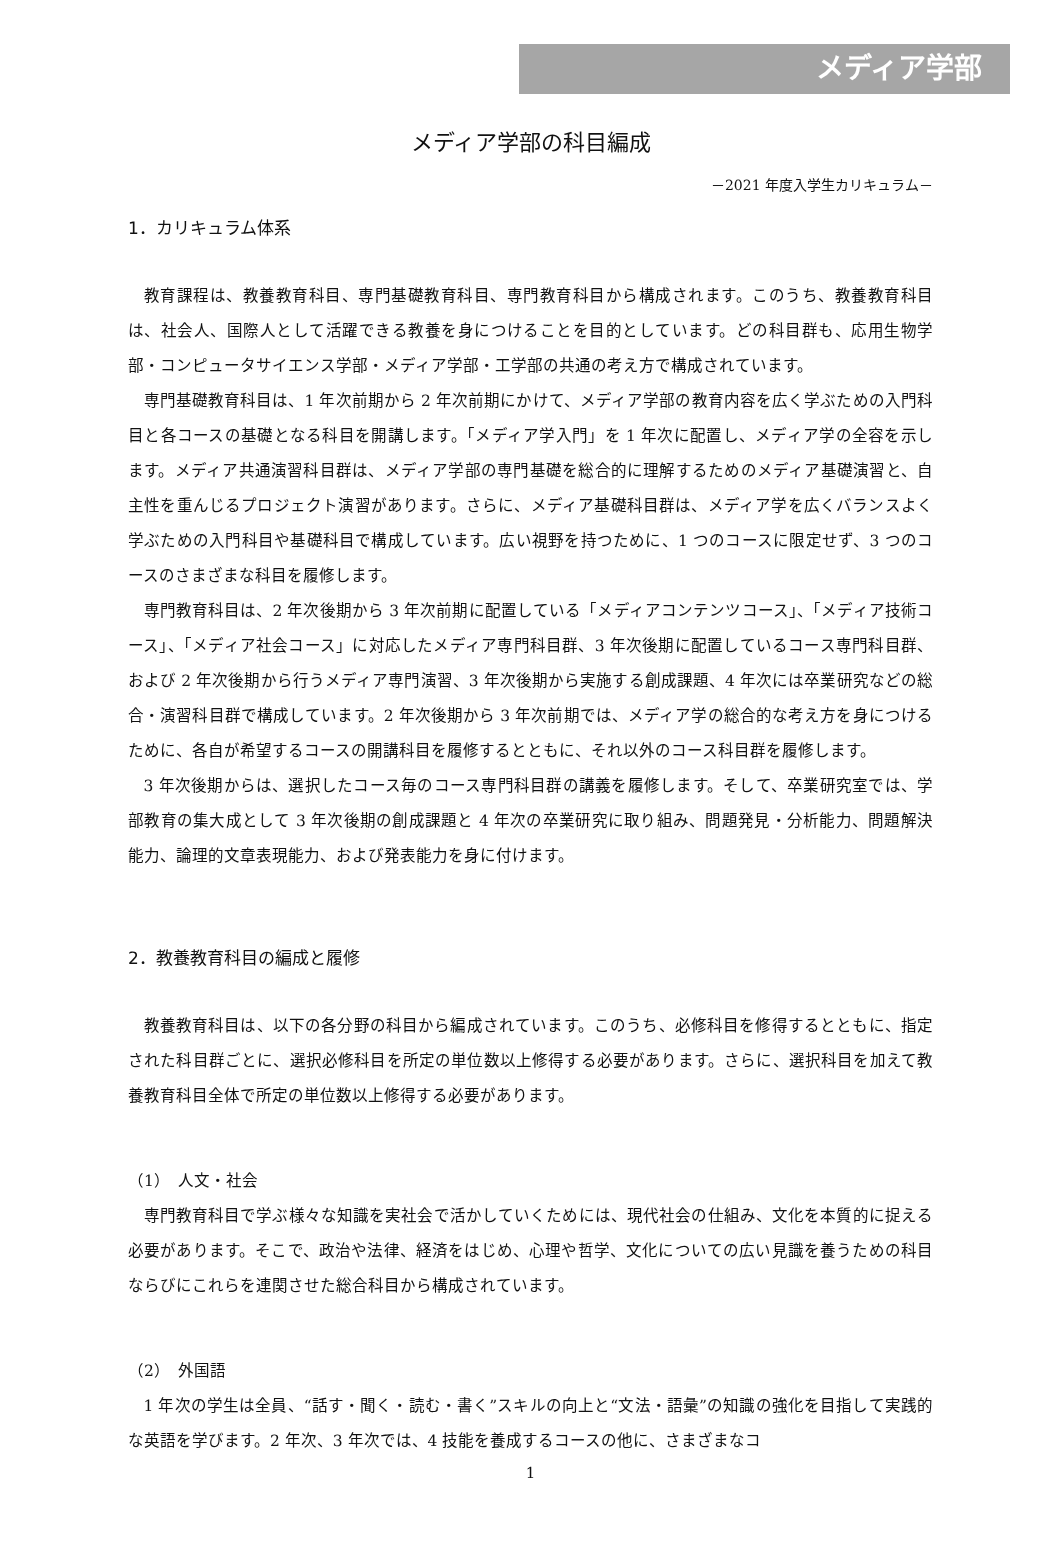メディア学部
メディア学部の科目編成
－2021 年度入学生カリキュラム－
1．カリキュラム体系
教育課程は、教養教育科目、専門基礎教育科目、専門教育科目から構成されます。このうち、教養教育科目は、社会人、国際人として活躍できる教養を身につけることを目的としています。どの科目群も、応用生物学部・コンピュータサイエンス学部・メディア学部・工学部の共通の考え方で構成されています。
専門基礎教育科目は、1 年次前期から 2 年次前期にかけて、メディア学部の教育内容を広く学ぶための入門科目と各コースの基礎となる科目を開講します。「メディア学入門」を 1 年次に配置し、メディア学の全容を示します。メディア共通演習科目群は、メディア学部の専門基礎を総合的に理解するためのメディア基礎演習と、自主性を重んじるプロジェクト演習があります。さらに、メディア基礎科目群は、メディア学を広くバランスよく学ぶための入門科目や基礎科目で構成しています。広い視野を持つために、1 つのコースに限定せず、3 つのコースのさまざまな科目を履修します。
専門教育科目は、2 年次後期から 3 年次前期に配置している「メディアコンテンツコース」、「メディア技術コース」、「メディア社会コース」に対応したメディア専門科目群、3 年次後期に配置しているコース専門科目群、および 2 年次後期から行うメディア専門演習、3 年次後期から実施する創成課題、4 年次には卒業研究などの総合・演習科目群で構成しています。2 年次後期から 3 年次前期では、メディア学の総合的な考え方を身につけるために、各自が希望するコースの開講科目を履修するとともに、それ以外のコース科目群を履修します。
3 年次後期からは、選択したコース毎のコース専門科目群の講義を履修します。そして、卒業研究室では、学部教育の集大成として 3 年次後期の創成課題と 4 年次の卒業研究に取り組み、問題発見・分析能力、問題解決能力、論理的文章表現能力、および発表能力を身に付けます。
2．教養教育科目の編成と履修
教養教育科目は、以下の各分野の科目から編成されています。このうち、必修科目を修得するとともに、指定された科目群ごとに、選択必修科目を所定の単位数以上修得する必要があります。さらに、選択科目を加えて教養教育科目全体で所定の単位数以上修得する必要があります。
（1）　人文・社会
専門教育科目で学ぶ様々な知識を実社会で活かしていくためには、現代社会の仕組み、文化を本質的に捉える必要があります。そこで、政治や法律、経済をはじめ、心理や哲学、文化についての広い見識を養うための科目ならびにこれらを連関させた総合科目から構成されています。
（2）　外国語
1 年次の学生は全員、“話す・聞く・読む・書く”スキルの向上と“文法・語彙”の知識の強化を目指して実践的な英語を学びます。2 年次、3 年次では、4 技能を養成するコースの他に、さまざまなコ
1